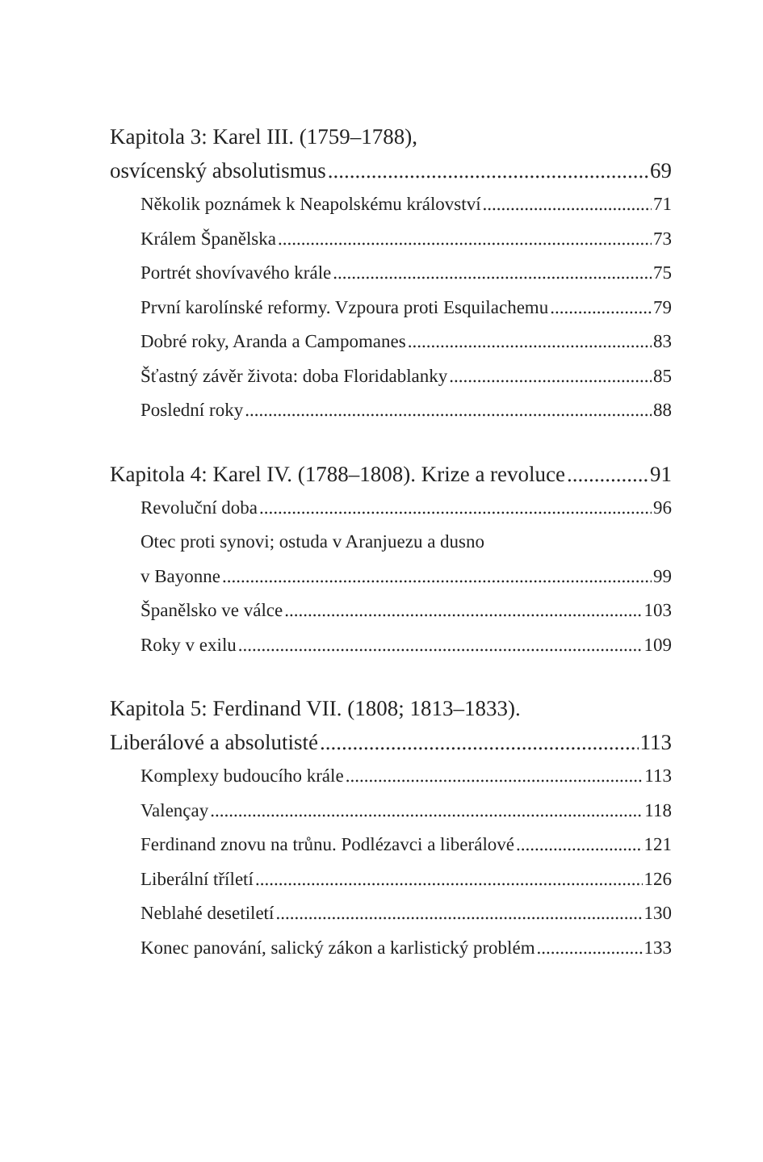Kapitola 3: Karel III. (1759–1788),
osvícenský absolutismus 69
Několik poznámek k Neapolskému království 71
Králem Španělska 73
Portrét shovívavého krále 75
První karolínské reformy. Vzpoura proti Esquilachemu 79
Dobré roky, Aranda a Campomanes 83
Šťastný závěr života: doba Floridablanky 85
Poslední roky 88
Kapitola 4: Karel IV. (1788–1808). Krize a revoluce 91
Revoluční doba 96
Otec proti synovi; ostuda v Aranjuezu a dusno
v Bayonne 99
Španělsko ve válce 103
Roky v exilu 109
Kapitola 5: Ferdinand VII. (1808; 1813–1833).
Liberálové a absolutisté 113
Komplexy budoucího krále 113
Valençay 118
Ferdinand znovu na trůnu. Podlézavci a liberálové 121
Liberální tříletí 126
Neblahé desetiletí 130
Konec panování, salický zákon a karlistický problém 133